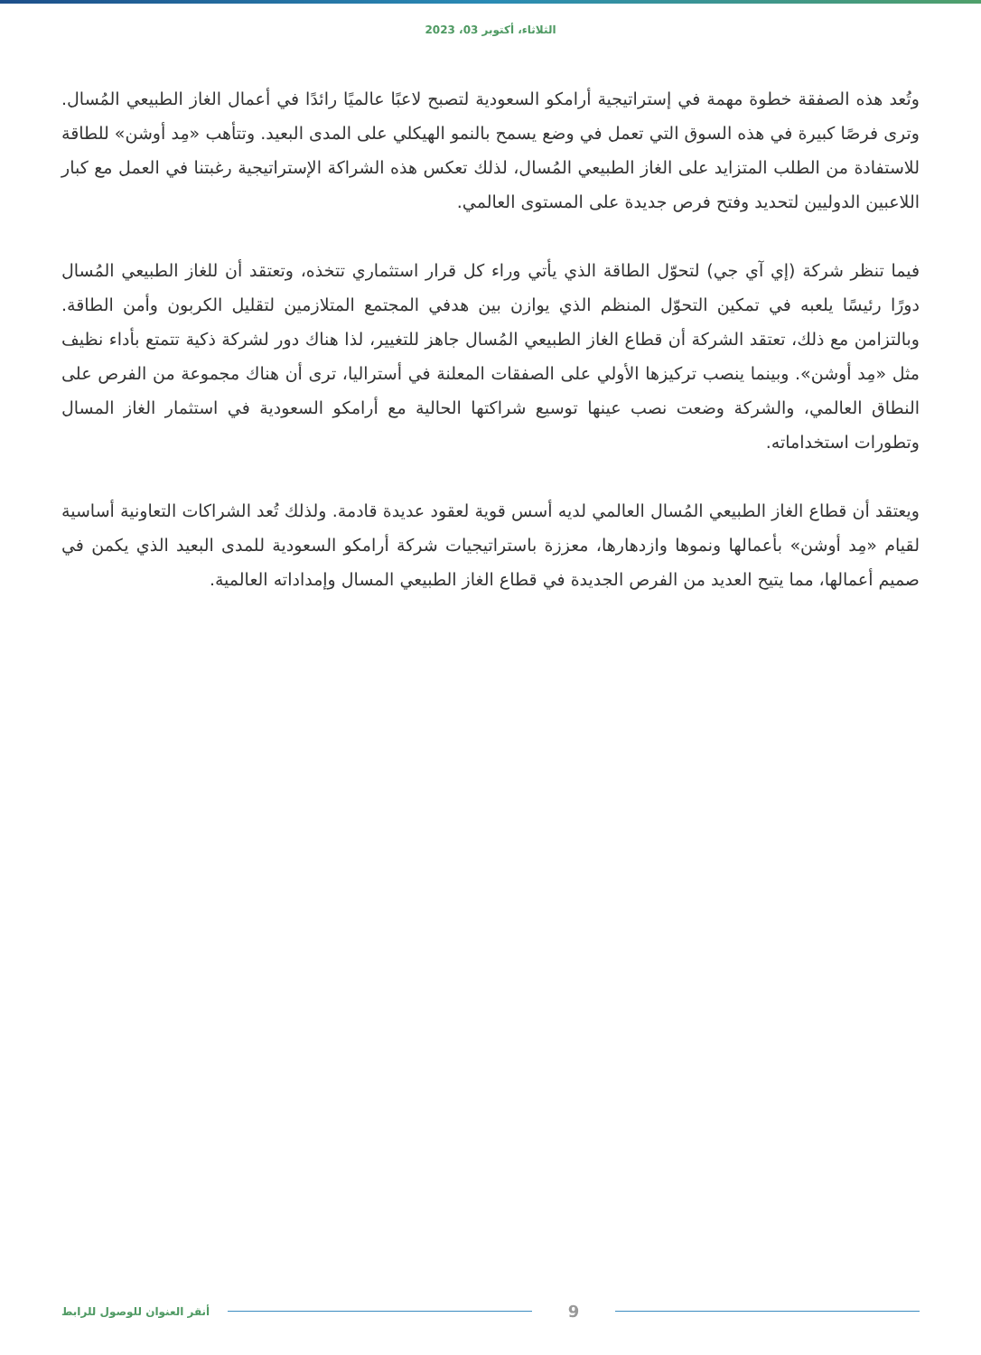الثلاثاء، أكتوبر 03، 2023
وتُعد هذه الصفقة خطوة مهمة في إستراتيجية أرامكو السعودية لتصبح لاعبًا عالميًا رائدًا في أعمال الغاز الطبيعي المُسال. وترى فرصًا كبيرة في هذه السوق التي تعمل في وضع يسمح بالنمو الهيكلي على المدى البعيد. وتتأهب «مِد أوشن» للطاقة للاستفادة من الطلب المتزايد على الغاز الطبيعي المُسال، لذلك تعكس هذه الشراكة الإستراتيجية رغبتنا في العمل مع كبار اللاعبين الدوليين لتحديد وفتح فرص جديدة على المستوى العالمي.
فيما تنظر شركة (إي آي جي) لتحوّل الطاقة الذي يأتي وراء كل قرار استثماري تتخذه، وتعتقد أن للغاز الطبيعي المُسال دورًا رئيسًا يلعبه في تمكين التحوّل المنظم الذي يوازن بين هدفي المجتمع المتلازمين لتقليل الكربون وأمن الطاقة. وبالتزامن مع ذلك، تعتقد الشركة أن قطاع الغاز الطبيعي المُسال جاهز للتغيير، لذا هناك دور لشركة ذكية تتمتع بأداء نظيف مثل «مِد أوشن». وبينما ينصب تركيزها الأولي على الصفقات المعلنة في أستراليا، ترى أن هناك مجموعة من الفرص على النطاق العالمي، والشركة وضعت نصب عينها توسيع شراكتها الحالية مع أرامكو السعودية في استثمار الغاز المسال وتطورات استخداماته.
ويعتقد أن قطاع الغاز الطبيعي المُسال العالمي لديه أسس قوية لعقود عديدة قادمة. ولذلك تُعد الشراكات التعاونية أساسية لقيام «مِد أوشن» بأعمالها ونموها وازدهارها، معززة باستراتيجيات شركة أرامكو السعودية للمدى البعيد الذي يكمن في صميم أعمالها، مما يتيح العديد من الفرص الجديدة في قطاع الغاز الطبيعي المسال وإمداداته العالمية.
أنقر العنوان للوصول للرابط 9